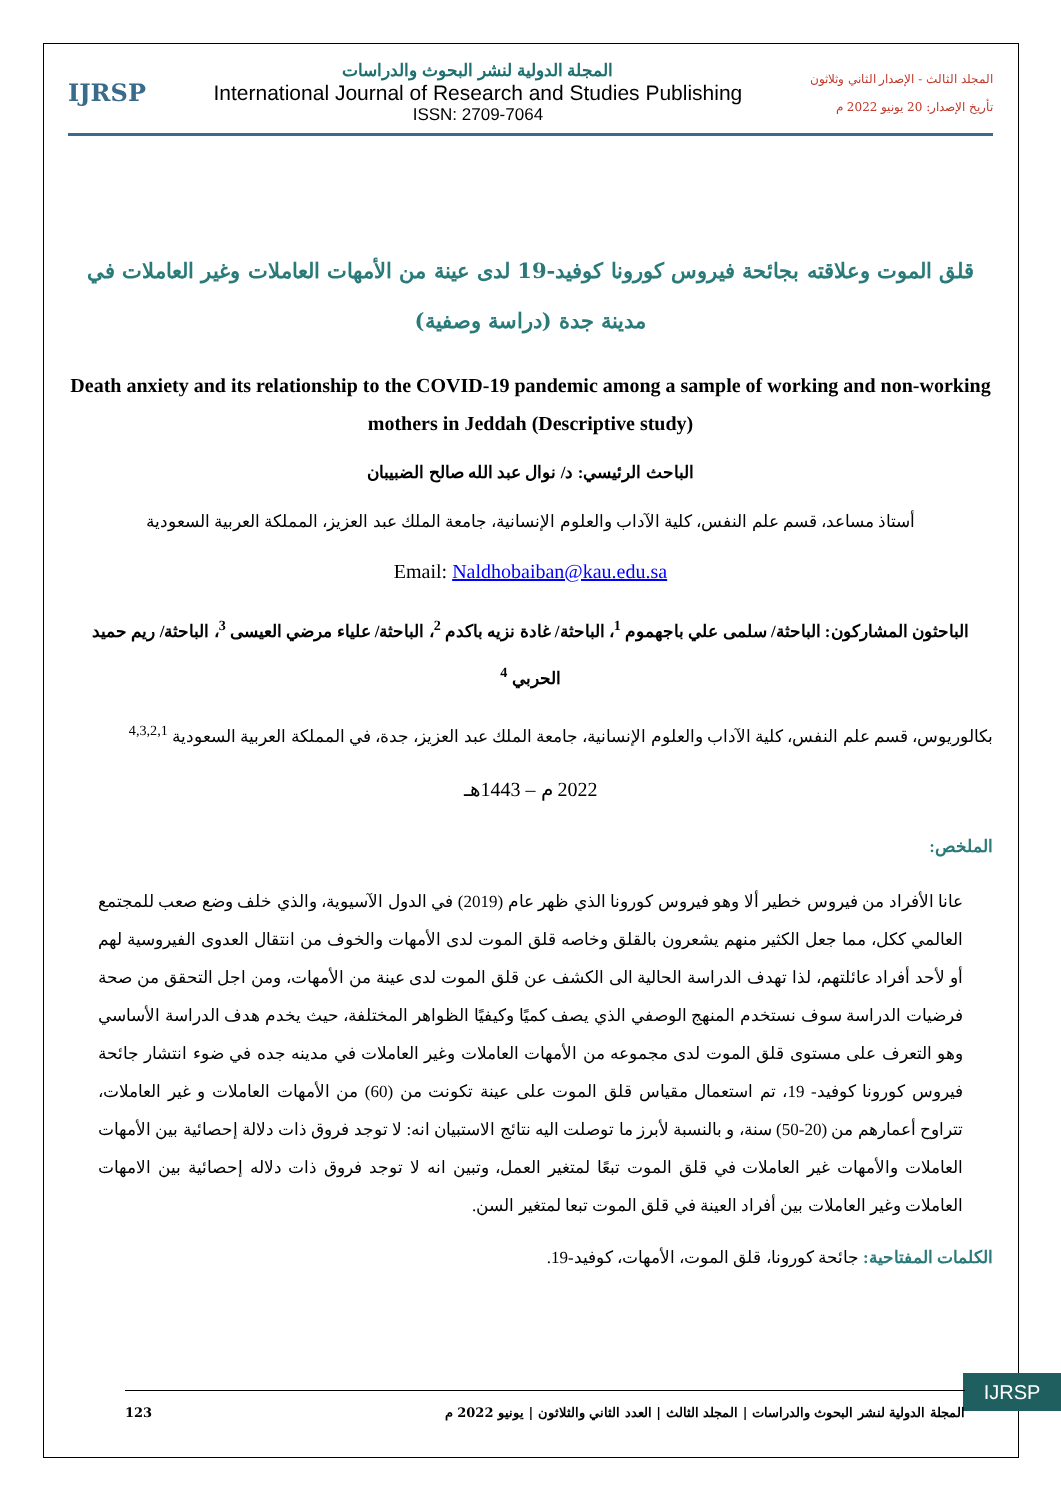المجلد الثالث - الإصدار الثاني وثلاثون
تأريخ الإصدار: 20 يونيو 2022 م
المجلة الدولية لنشر البحوث والدراسات
International Journal of Research and Studies Publishing
ISSN: 2709-7064
IJRSP
قلق الموت وعلاقته بجائحة فيروس كورونا كوفيد-19 لدى عينة من الأمهات العاملات وغير العاملات في مدينة جدة (دراسة وصفية)
Death anxiety and its relationship to the COVID-19 pandemic among a sample of working and non-working mothers in Jeddah (Descriptive study)
الباحث الرئيسي: د/ نوال عبد الله صالح الضبيبان
أستاذ مساعد، قسم علم النفس، كلية الآداب والعلوم الإنسانية، جامعة الملك عبد العزيز، المملكة العربية السعودية
Email: Naldhobaiban@kau.edu.sa
الباحثون المشاركون: الباحثة/ سلمى علي باجهموم <sup>1</sup>، الباحثة/ غادة نزيه باكدم <sup>2</sup>، الباحثة/ علياء مرضي العيسى <sup>3</sup>، الباحثة/ ريم حميد الحربي <sup>4</sup>
بكالوريوس، قسم علم النفس، كلية الآداب والعلوم الإنسانية، جامعة الملك عبد العزيز، جدة، في المملكة العربية السعودية <sup>4,3,2,1</sup>
2022 م – 1443هـ
الملخص:
عانا الأفراد من فيروس خطير ألا وهو فيروس كورونا الذي ظهر عام (2019) في الدول الآسيوية، والذي خلف وضع صعب للمجتمع العالمي ككل، مما جعل الكثير منهم يشعرون بالقلق وخاصه قلق الموت لدى الأمهات والخوف من انتقال العدوى الفيروسية لهم أو لأحد أفراد عائلتهم، لذا تهدف الدراسة الحالية الى الكشف عن قلق الموت لدى عينة من الأمهات، ومن اجل التحقق من صحة فرضيات الدراسة سوف نستخدم المنهج الوصفي الذي يصف كميًا وكيفيًا الظواهر المختلفة، حيث يخدم هدف الدراسة الأساسي وهو التعرف على مستوى قلق الموت لدى مجموعه من الأمهات العاملات وغير العاملات في مدينه جده في ضوء انتشار جائحة فيروس كورونا كوفيد- 19، تم استعمال مقياس قلق الموت على عينة تكونت من (60) من الأمهات العاملات و غير العاملات، تتراوح أعمارهم من (20-50) سنة، و بالنسبة لأبرز ما توصلت اليه نتائج الاستبيان انه: لا توجد فروق ذات دلالة إحصائية بين الأمهات العاملات والأمهات غير العاملات في قلق الموت تبعًا لمتغير العمل، وتبين انه لا توجد فروق ذات دلاله إحصائية بين الامهات العاملات وغير العاملات بين أفراد العينة في قلق الموت تبعا لمتغير السن.
الكلمات المفتاحية: جائحة كورونا، قلق الموت، الأمهات، كوفيد-19.
IJRSP
المجلة الدولية لنشر البحوث والدراسات | المجلد الثالث | العدد الثاني والثلاثون | يونيو 2022 م 123